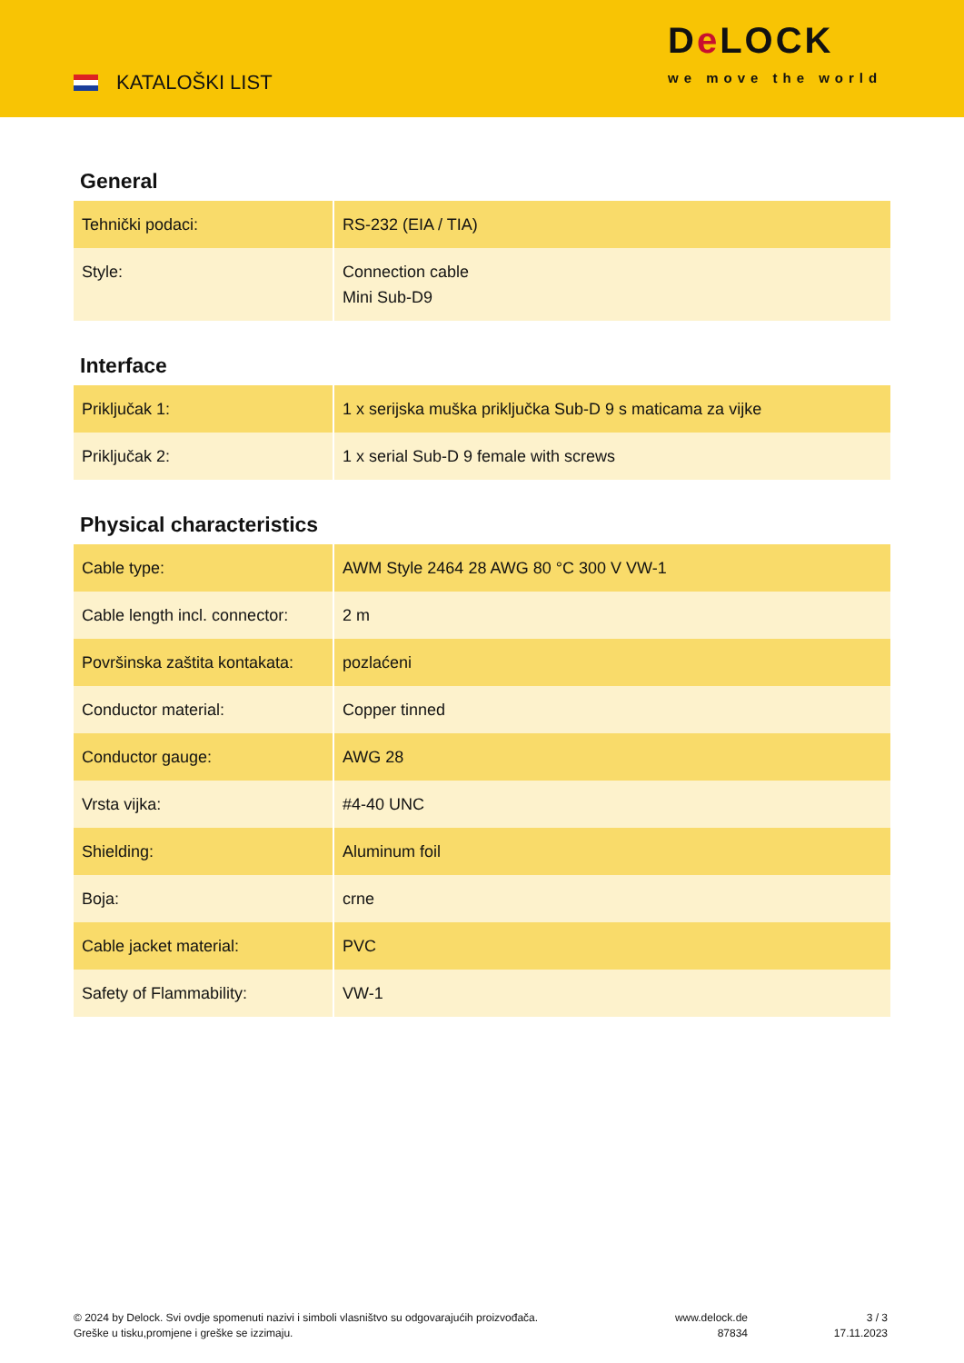KATALOŠKI LIST
De LOCK
we move the world
General
| Tehnički podaci: | RS-232 (EIA / TIA) |
| Style: | Connection cable Mini Sub-D9 |
Interface
| Priključak 1: | 1 x serijska muška priključka Sub-D 9 s maticama za vijke |
| Priključak 2: | 1 x serial Sub-D 9 female with screws |
Physical characteristics
| Cable type: | AWM Style 2464 28 AWG 80 °C 300 V VW-1 |
| Cable length incl. connector: | 2 m |
| Površinska zaštita kontakata: | pozlaćeni |
| Conductor material: | Copper tinned |
| Conductor gauge: | AWG 28 |
| Vrsta vijka: | #4-40 UNC |
| Shielding: | Aluminum foil |
| Boja: | crne |
| Cable jacket material: | PVC |
| Safety of Flammability: | VW-1 |
© 2024 by Delock. Svi ovdje spomenuti nazivi i simboli vlasništvo su odgovarajućih proizvođača.
Greške u tisku,promjene i greške se izzimaju.
www.delock.de
87834
3 / 3
17.11.2023